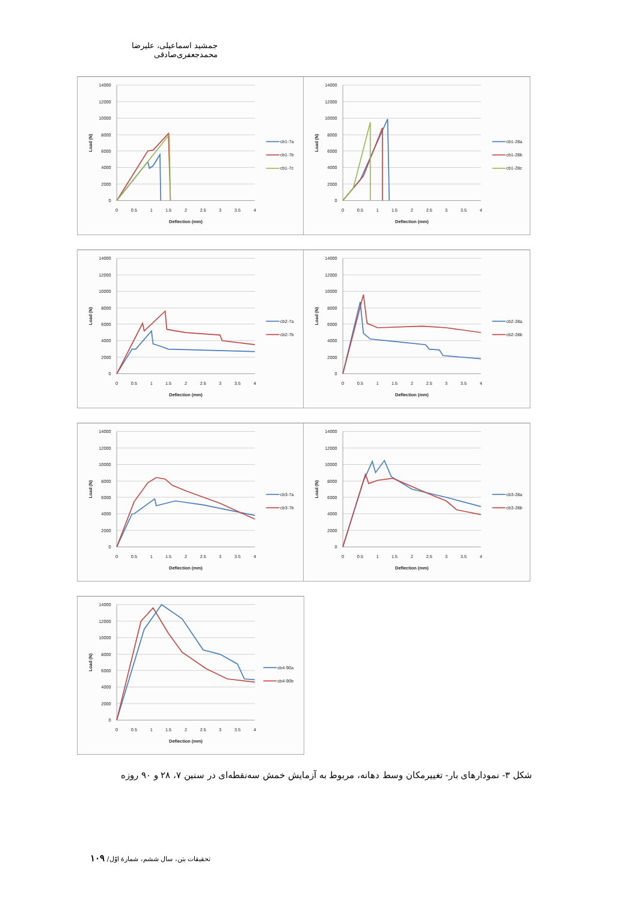جمشید اسماعیلی، علیرضا محمدجعفری‌صادقی
14000
12000
10000
8000
6000
4000
2000
0
0
0.5
1
1.5
2
2.5
3
3.5
4
Deflection (mm)
Load (N)
cb1-7a
cb1-7b
cb1-7c
14000
12000
10000
8000
6000
4000
2000
0
0
0.5
1
1.5
2
2.5
3
3.5
4
Deflection (mm)
Load (N)
cb1-28a
cb1-28b
cb1-28c
14000
12000
10000
8000
6000
4000
2000
0
0
0.5
1
1.5
2
2.5
3
3.5
4
Deflection (mm)
Load (N)
cb2-7a
cb2-7b
14000
12000
10000
8000
6000
4000
2000
0
0
0.5
1
1.5
2
2.5
3
3.5
4
Deflection (mm)
Load (N)
cb2-28a
cb2-28b
14000
12000
10000
8000
6000
4000
2000
0
0
0.5
1
1.5
2
2.5
3
3.5
4
Deflection (mm)
Load (N)
cb3-7a
cb3-7b
14000
12000
10000
8000
6000
4000
2000
0
0
0.5
1
1.5
2
2.5
3
3.5
4
Deflection (mm)
Load (N)
cb3-28a
cb3-28b
14000
12000
10000
8000
6000
4000
2000
0
0
0.5
1
1.5
2
2.5
3
3.5
4
Deflection (mm)
Load (N)
cb4-90a
cb4-90b
شکل ۳- نمودارهای بار- تغییرمکان وسط دهانه، مربوط به آزمایش خمش سه‌نقطه‌ای در سنین ۷، ۲۸ و ۹۰ روزه
تحقیقات بتن، سال ششم، شمارهٔ اوّل/ ۱۰۹